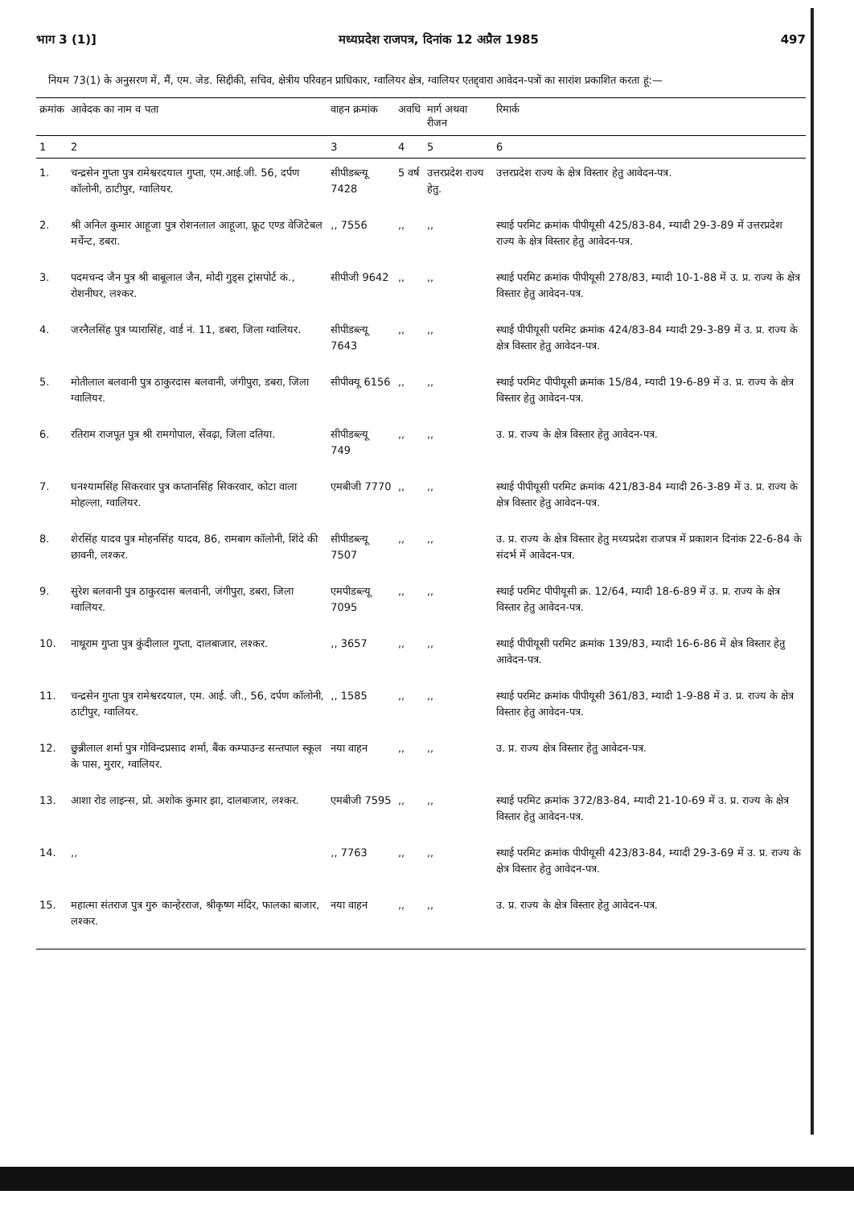भाग 3 (1)] मध्यप्रदेश राजपत्र, दिनांक 12 अप्रैल 1985 497
नियम 73(1) के अनुसरण में, मैं, एम. जेड. सिद्दीकी, सचिव, क्षेत्रीय परिवहन प्राधिकार, ग्वालियर क्षेत्र, ग्वालियर एतद्द्वारा आवेदन-पत्रों का सारांश प्रकाशित करता हूं:—
| क्रमांक | आवेदक का नाम व पता | वाहन क्रमांक | अवधि | मार्ग अथवा रीजन | रिमार्क |
| --- | --- | --- | --- | --- | --- |
| 1 | 2 | 3 | 4 | 5 | 6 |
| 1. | चन्द्रसेन गुप्ता पुत्र रामेश्वरदयाल गुप्ता, एम.आई.जी. 56, दर्पण कॉलोनी, ठाटीपुर, ग्वालियर. | सीपीडब्ल्यू 7428 | 5 वर्ष | उत्तरप्रदेश राज्य हेतु. | उत्तरप्रदेश राज्य के क्षेत्र विस्तार हेतु आवेदन-पत्र. |
| 2. | श्री अनिल कुमार आहूजा पुत्र रोशनलाल आहूजा, फ्रूट एण्ड वेजिटेबल मर्चेन्ट, डबरा. | ,, 7556 | ,, | ,, | स्थाई परमिट क्रमांक पीपीयूसी 425/83-84, म्यादी 29-3-89 में उत्तरप्रदेश राज्य के क्षेत्र विस्तार हेतु आवेदन-पत्र. |
| 3. | पदमचन्द जैन पुत्र श्री बाबूलाल जैन, मोदी गुड्स ट्रांसपोर्ट कं., रोशनीघर, लश्कर. | सीपीजी 9642 | ,, | ,, | स्थाई परमिट क्रमांक पीपीयूसी 278/83, म्यादी 10-1-88 में उ. प्र. राज्य के क्षेत्र विस्तार हेतु आवेदन-पत्र. |
| 4. | जरनैलसिंह पुत्र प्यारासिंह, वार्ड नं. 11, डबरा, जिला ग्वालियर. | सीपीडब्ल्यू 7643 | ,, | ,, | स्थाई पीपीयूसी परमिट क्रमांक 424/83-84 म्यादी 29-3-89 में उ. प्र. राज्य के क्षेत्र विस्तार हेतु आवेदन-पत्र. |
| 5. | मोतीलाल बलवानी पुत्र ठाकुरदास बलवानी, जंगीपुरा, डबरा, जिला ग्वालियर. | सीपीक्यू 6156 | ,, | ,, | स्थाई परमिट पीपीयूसी क्रमांक 15/84, म्यादी 19-6-89 में उ. प्र. राज्य के क्षेत्र विस्तार हेतु आवेदन-पत्र. |
| 6. | रतिराम राजपूत पुत्र श्री रामगोपाल, सेंवढ़ा, जिला दतिया. | सीपीडब्ल्यू 749 | ,, | ,, | उ. प्र. राज्य के क्षेत्र विस्तार हेतु आवेदन-पत्र. |
| 7. | घनश्यामसिंह सिकरवार पुत्र कप्तानसिंह सिकरवार, कोटा वाला मोहल्ला, ग्वालियर. | एमबीजी 7770 | ,, | ,, | स्थाई पीपीयूसी परमिट क्रमांक 421/83-84 म्यादी 26-3-89 में उ. प्र. राज्य के क्षेत्र विस्तार हेतु आवेदन-पत्र. |
| 8. | शेरसिंह यादव पुत्र मोहनसिंह यादव, 86, रामबाग कॉलोनी, शिंदे की छावनी, लश्कर. | सीपीडब्ल्यू 7507 | ,, | ,, | उ. प्र. राज्य के क्षेत्र विस्तार हेतु मध्यप्रदेश राजपत्र में प्रकाशन दिनांक 22-6-84 के संदर्भ में आवेदन-पत्र. |
| 9. | सुरेश बलवानी पुत्र ठाकुरदास बलवानी, जंगीपुरा, डबरा, जिला ग्वालियर. | एमपीडब्ल्यू 7095 | ,, | ,, | स्थाई परमिट पीपीयूसी क्र. 12/64, म्यादी 18-6-89 में उ. प्र. राज्य के क्षेत्र विस्तार हेतु आवेदन-पत्र. |
| 10. | नाथूराम गुप्ता पुत्र कुंदीलाल गुप्ता, दालबाजार, लश्कर. | ,, 3657 | ,, | ,, | स्थाई पीपीयूसी परमिट क्रमांक 139/83, म्यादी 16-6-86 में क्षेत्र विस्तार हेतु आवेदन-पत्र. |
| 11. | चन्द्रसेन गुप्ता पुत्र रामेश्वरदयाल, एम. आई. जी., 56, दर्पण कॉलोनी, ठाटीपुर, ग्वालियर. | ,, 1585 | ,, | ,, | स्थाई परमिट क्रमांक पीपीयूसी 361/83, म्यादी 1-9-88 में उ. प्र. राज्य के क्षेत्र विस्तार हेतु आवेदन-पत्र. |
| 12. | छुन्नीलाल शर्मा पुत्र गोविन्दप्रसाद शर्मा, बैंक कम्पाउन्ड सन्तपाल स्कूल के पास, मुरार, ग्वालियर. | नया वाहन | ,, | ,, | उ. प्र. राज्य क्षेत्र विस्तार हेतु आवेदन-पत्र. |
| 13. | आशा रोड लाइन्स, प्रो. अशोक कुमार झा, दालबाजार, लश्कर. | एमबीजी 7595 | ,, | ,, | स्थाई परमिट क्रमांक 372/83-84, म्यादी 21-10-69 में उ. प्र. राज्य के क्षेत्र विस्तार हेतु आवेदन-पत्र. |
| 14. | ,, | ,, 7763 | ,, | ,, | स्थाई परमिट क्रमांक पीपीयूसी 423/83-84, म्यादी 29-3-69 में उ. प्र. राज्य के क्षेत्र विस्तार हेतु आवेदन-पत्र. |
| 15. | महात्मा संतराज पुत्र गुरु कान्हेरराज, श्रीकृष्ण मंदिर, फालका बाजार, लश्कर. | नया वाहन | ,, | ,, | उ. प्र. राज्य के क्षेत्र विस्तार हेतु आवेदन-पत्र. |